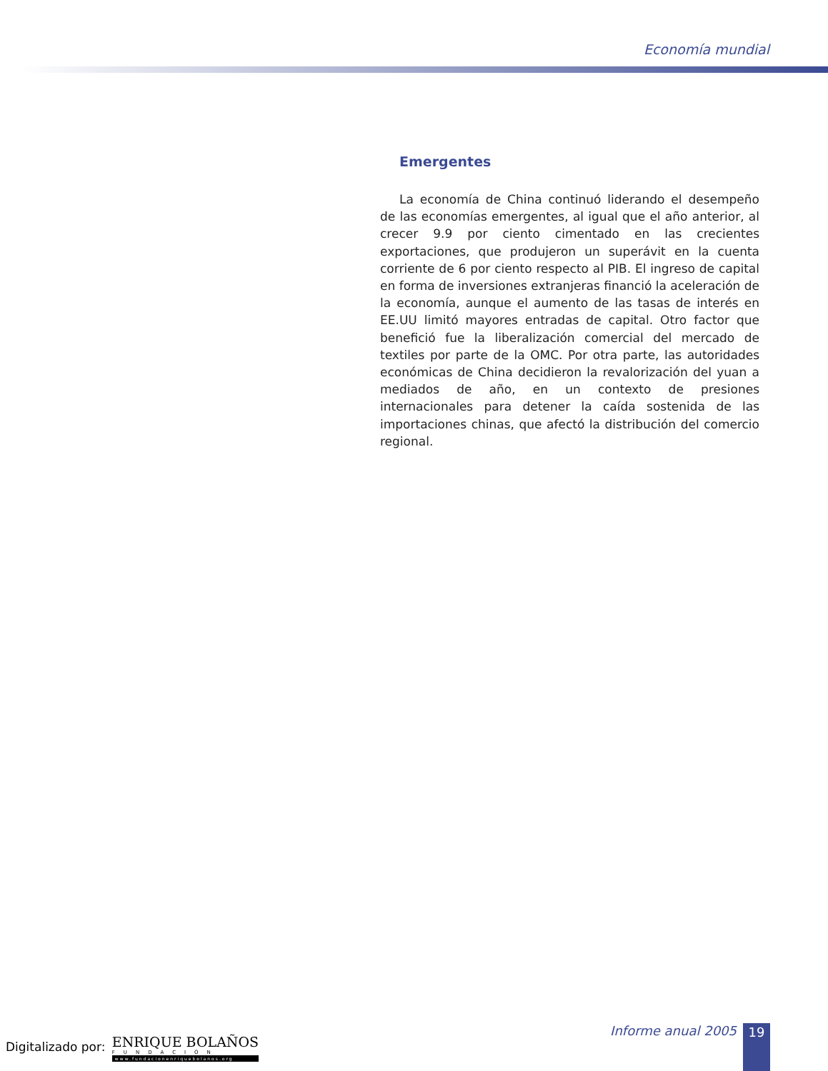Economía mundial
Emergentes
La economía de China continuó liderando el desempeño de las economías emergentes, al igual que el año anterior, al crecer 9.9 por ciento cimentado en las crecientes exportaciones, que produjeron un superávit en la cuenta corriente de 6 por ciento respecto al PIB. El ingreso de capital en forma de inversiones extranjeras financió la aceleración de la economía, aunque el aumento de las tasas de interés en EE.UU limitó mayores entradas de capital. Otro factor que benefició fue la liberalización comercial del mercado de textiles por parte de la OMC. Por otra parte, las autoridades económicas de China decidieron la revalorización del yuan a mediados de año, en un contexto de presiones internacionales para detener la caída sostenida de las importaciones chinas, que afectó la distribución del comercio regional.
Digitalizado por: ENRIQUE BOLAÑOS FUNDACIÓN www.fundacionenriquebolanos.org
Informe anual 2005 19